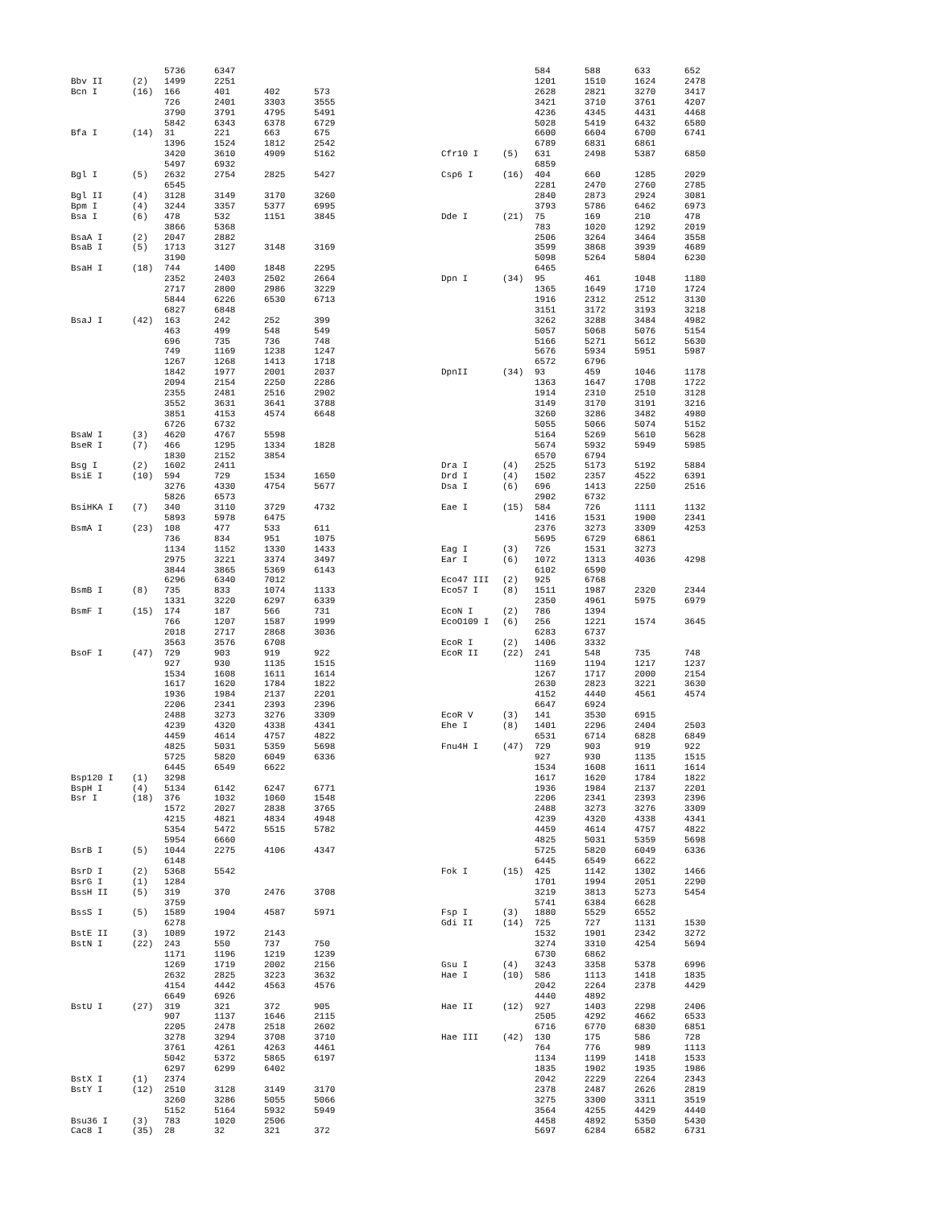| | | 5736 | 6347 | | |
| Bbv II | (2) | 1499 | 2251 | | |
| Bcn I | (16) | 166 | 401 | 402 | 573 |
| | | 726 | 2401 | 3303 | 3555 |
| | | 3790 | 3791 | 4795 | 5491 |
| | | 5842 | 6343 | 6378 | 6729 |
| Bfa I | (14) | 31 | 221 | 663 | 675 |
| | | 1396 | 1524 | 1812 | 2542 |
| | | 3420 | 3610 | 4909 | 5162 |
| | | 5497 | 6932 | | |
| Bgl I | (5) | 2632 | 2754 | 2825 | 5427 |
| | | 6545 | | | |
| Bgl II | (4) | 3128 | 3149 | 3170 | 3260 |
| Bpm I | (4) | 3244 | 3357 | 5377 | 6995 |
| Bsa I | (6) | 478 | 532 | 1151 | 3845 |
| | | 3866 | 5368 | | |
| BsaA I | (2) | 2047 | 2882 | | |
| BsaB I | (5) | 1713 | 3127 | 3148 | 3169 |
| | | 3190 | | | |
| BsaH I | (18) | 744 | 1400 | 1848 | 2295 |
| | | 2352 | 2403 | 2502 | 2664 |
| | | 2717 | 2800 | 2986 | 3229 |
| | | 5844 | 6226 | 6530 | 6713 |
| | | 6827 | 6848 | | |
| BsaJ I | (42) | 163 | 242 | 252 | 399 |
| | | 463 | 499 | 548 | 549 |
| | | 696 | 735 | 736 | 748 |
| | | 749 | 1169 | 1238 | 1247 |
| | | 1267 | 1268 | 1413 | 1718 |
| | | 1842 | 1977 | 2001 | 2037 |
| | | 2094 | 2154 | 2250 | 2286 |
| | | 2355 | 2481 | 2516 | 2902 |
| | | 3552 | 3631 | 3641 | 3788 |
| | | 3851 | 4153 | 4574 | 6648 |
| | | 6726 | 6732 | | |
| BsaW I | (3) | 4620 | 4767 | 5598 | |
| BseR I | (7) | 466 | 1295 | 1334 | 1828 |
| | | 1830 | 2152 | 3854 | |
| Bsg I | (2) | 1602 | 2411 | | |
| BsiE I | (10) | 594 | 729 | 1534 | 1650 |
| | | 3276 | 4330 | 4754 | 5677 |
| | | 5826 | 6573 | | |
| BsiHKA I | (7) | 340 | 3110 | 3729 | 4732 |
| | | 5893 | 5978 | 6475 | |
| BsmA I | (23) | 108 | 477 | 533 | 611 |
| | | 736 | 834 | 951 | 1075 |
| | | 1134 | 1152 | 1330 | 1433 |
| | | 2975 | 3221 | 3374 | 3497 |
| | | 3844 | 3865 | 5369 | 6143 |
| | | 6296 | 6340 | 7012 | |
| BsmB I | (8) | 735 | 833 | 1074 | 1133 |
| | | 1331 | 3220 | 6297 | 6339 |
| BsmF I | (15) | 174 | 187 | 566 | 731 |
| | | 766 | 1207 | 1587 | 1999 |
| | | 2018 | 2717 | 2868 | 3036 |
| | | 3563 | 3576 | 6708 | |
| BsoF I | (47) | 729 | 903 | 919 | 922 |
| | | 927 | 930 | 1135 | 1515 |
| | | 1534 | 1608 | 1611 | 1614 |
| | | 1617 | 1620 | 1784 | 1822 |
| | | 1936 | 1984 | 2137 | 2201 |
| | | 2206 | 2341 | 2393 | 2396 |
| | | 2488 | 3273 | 3276 | 3309 |
| | | 4239 | 4320 | 4338 | 4341 |
| | | 4459 | 4614 | 4757 | 4822 |
| | | 4825 | 5031 | 5359 | 5698 |
| | | 5725 | 5820 | 6049 | 6336 |
| | | 6445 | 6549 | 6622 | |
| Bsp120 I | (1) | 3298 | | | |
| BspH I | (4) | 5134 | 6142 | 6247 | 6771 |
| Bsr I | (18) | 376 | 1032 | 1060 | 1548 |
| | | 1572 | 2027 | 2838 | 3765 |
| | | 4215 | 4821 | 4834 | 4948 |
| | | 5354 | 5472 | 5515 | 5782 |
| | | 5954 | 6660 | | |
| BsrB I | (5) | 1044 | 2275 | 4106 | 4347 |
| | | 6148 | | | |
| BsrD I | (2) | 5368 | 5542 | | |
| BsrG I | (1) | 1284 | | | |
| BssH II | (5) | 319 | 370 | 2476 | 3708 |
| | | 3759 | | | |
| BssS I | (5) | 1589 | 1904 | 4587 | 5971 |
| | | 6278 | | | |
| BstE II | (3) | 1089 | 1972 | 2143 | |
| BstN I | (22) | 243 | 550 | 737 | 750 |
| | | 1171 | 1196 | 1219 | 1239 |
| | | 1269 | 1719 | 2002 | 2156 |
| | | 2632 | 2825 | 3223 | 3632 |
| | | 4154 | 4442 | 4563 | 4576 |
| | | 6649 | 6926 | | |
| BstU I | (27) | 319 | 321 | 372 | 905 |
| | | 907 | 1137 | 1646 | 2115 |
| | | 2205 | 2478 | 2518 | 2602 |
| | | 3278 | 3294 | 3708 | 3710 |
| | | 3761 | 4261 | 4263 | 4461 |
| | | 5042 | 5372 | 5865 | 6197 |
| | | 6297 | 6299 | 6402 | |
| BstX I | (1) | 2374 | | | |
| BstY I | (12) | 2510 | 3128 | 3149 | 3170 |
| | | 3260 | 3286 | 5055 | 5066 |
| | | 5152 | 5164 | 5932 | 5949 |
| Bsu36 I | (3) | 783 | 1020 | 2506 | |
| Cac8 I | (35) | 28 | 32 | 321 | 372 |
| | | 584 | 588 | 633 | 652 |
| | | 1201 | 1510 | 1624 | 2478 |
| | | 2628 | 2821 | 3270 | 3417 |
| | | 3421 | 3710 | 3761 | 4207 |
| | | 4236 | 4345 | 4431 | 4468 |
| | | 5028 | 5419 | 6432 | 6580 |
| | | 6600 | 6604 | 6700 | 6741 |
| | | 6789 | 6831 | 6861 | |
| Cfr10 I | (5) | 631 | 2498 | 5387 | 6850 |
| | | 6859 | | | |
| Csp6 I | (16) | 404 | 660 | 1285 | 2029 |
| | | 2281 | 2470 | 2760 | 2785 |
| | | 2840 | 2873 | 2924 | 3081 |
| | | 3793 | 5786 | 6462 | 6973 |
| Dde I | (21) | 75 | 169 | 210 | 478 |
| | | 783 | 1020 | 1292 | 2019 |
| | | 2506 | 3264 | 3464 | 3558 |
| | | 3599 | 3868 | 3939 | 4689 |
| | | 5098 | 5264 | 5804 | 6230 |
| | | 6465 | | | |
| Dpn I | (34) | 95 | 461 | 1048 | 1180 |
| | | 1365 | 1649 | 1710 | 1724 |
| | | 1916 | 2312 | 2512 | 3130 |
| | | 3151 | 3172 | 3193 | 3218 |
| | | 3262 | 3288 | 3484 | 4982 |
| | | 5057 | 5068 | 5076 | 5154 |
| | | 5166 | 5271 | 5612 | 5630 |
| | | 5676 | 5934 | 5951 | 5987 |
| | | 6572 | 6796 | | |
| DpnII | (34) | 93 | 459 | 1046 | 1178 |
| | | 1363 | 1647 | 1708 | 1722 |
| | | 1914 | 2310 | 2510 | 3128 |
| | | 3149 | 3170 | 3191 | 3216 |
| | | 3260 | 3286 | 3482 | 4980 |
| | | 5055 | 5066 | 5074 | 5152 |
| | | 5164 | 5269 | 5610 | 5628 |
| | | 5674 | 5932 | 5949 | 5985 |
| | | 6570 | 6794 | | |
| Dra I | (4) | 2525 | 5173 | 5192 | 5884 |
| Drd I | (4) | 1502 | 2357 | 4522 | 6391 |
| Dsa I | (6) | 696 | 1413 | 2250 | 2516 |
| | | 2902 | 6732 | | |
| Eae I | (15) | 584 | 726 | 1111 | 1132 |
| | | 1416 | 1531 | 1900 | 2341 |
| | | 2376 | 3273 | 3309 | 4253 |
| | | 5695 | 6729 | 6861 | |
| Eag I | (3) | 726 | 1531 | 3273 | |
| Ear I | (6) | 1072 | 1313 | 4036 | 4298 |
| | | 6102 | 6590 | | |
| Eco47 III | (2) | 925 | 6768 | | |
| Eco57 I | (8) | 1511 | 1987 | 2320 | 2344 |
| | | 2350 | 4961 | 5975 | 6979 |
| EcoN I | (2) | 786 | 1394 | | |
| EcoO109 I | (6) | 256 | 1221 | 1574 | 3645 |
| | | 6283 | 6737 | | |
| EcoR I | (2) | 1406 | 3332 | | |
| EcoR II | (22) | 241 | 548 | 735 | 748 |
| | | 1169 | 1194 | 1217 | 1237 |
| | | 1267 | 1717 | 2000 | 2154 |
| | | 2630 | 2823 | 3221 | 3630 |
| | | 4152 | 4440 | 4561 | 4574 |
| | | 6647 | 6924 | | |
| EcoR V | (3) | 141 | 3530 | 6915 | |
| Ehe I | (8) | 1401 | 2296 | 2404 | 2503 |
| | | 6531 | 6714 | 6828 | 6849 |
| Fnu4H I | (47) | 729 | 903 | 919 | 922 |
| | | 927 | 930 | 1135 | 1515 |
| | | 1534 | 1608 | 1611 | 1614 |
| | | 1617 | 1620 | 1784 | 1822 |
| | | 1936 | 1984 | 2137 | 2201 |
| | | 2206 | 2341 | 2393 | 2396 |
| | | 2488 | 3273 | 3276 | 3309 |
| | | 4239 | 4320 | 4338 | 4341 |
| | | 4459 | 4614 | 4757 | 4822 |
| | | 4825 | 5031 | 5359 | 5698 |
| | | 5725 | 5820 | 6049 | 6336 |
| | | 6445 | 6549 | 6622 | |
| Fok I | (15) | 425 | 1142 | 1302 | 1466 |
| | | 1701 | 1994 | 2051 | 2290 |
| | | 3219 | 3813 | 5273 | 5454 |
| | | 5741 | 6384 | 6628 | |
| Fsp I | (3) | 1880 | 5529 | 6552 | |
| Gdi II | (14) | 725 | 727 | 1131 | 1530 |
| | | 1532 | 1901 | 2342 | 3272 |
| | | 3274 | 3310 | 4254 | 5694 |
| | | 6730 | 6862 | | |
| Gsu I | (4) | 3243 | 3358 | 5378 | 6996 |
| Hae I | (10) | 586 | 1113 | 1418 | 1835 |
| | | 2042 | 2264 | 2378 | 4429 |
| | | 4440 | 4892 | | |
| Hae II | (12) | 927 | 1403 | 2298 | 2406 |
| | | 2505 | 4292 | 4662 | 6533 |
| | | 6716 | 6770 | 6830 | 6851 |
| Hae III | (42) | 130 | 175 | 586 | 728 |
| | | 764 | 776 | 989 | 1113 |
| | | 1134 | 1199 | 1418 | 1533 |
| | | 1835 | 1902 | 1935 | 1986 |
| | | 2042 | 2229 | 2264 | 2343 |
| | | 2378 | 2487 | 2626 | 2819 |
| | | 3275 | 3300 | 3311 | 3519 |
| | | 3564 | 4255 | 4429 | 4440 |
| | | 4458 | 4892 | 5350 | 5430 |
| | | 5697 | 6284 | 6582 | 6731 |